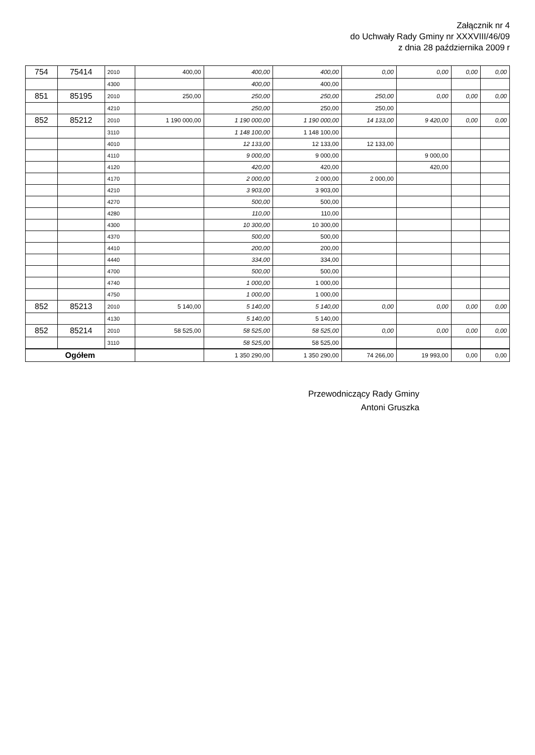Załącznik nr 4
do Uchwały Rady Gminy nr XXXVIII/46/09
z dnia 28 października 2009 r
| 754 | 75414 | 2010 | 400,00 | 400,00 | 400,00 | 0,00 | 0,00 | 0,00 | 0,00 |
| | | 4300 | | 400,00 | 400,00 | | | | |
| 851 | 85195 | 2010 | 250,00 | 250,00 | 250,00 | 250,00 | 0,00 | 0,00 | 0,00 |
| | | 4210 | | 250,00 | 250,00 | 250,00 | | | |
| 852 | 85212 | 2010 | 1 190 000,00 | 1 190 000,00 | 1 190 000,00 | 14 133,00 | 9 420,00 | 0,00 | 0,00 |
| | | 3110 | | 1 148 100,00 | 1 148 100,00 | | | | |
| | | 4010 | | 12 133,00 | 12 133,00 | 12 133,00 | | | |
| | | 4110 | | 9 000,00 | 9 000,00 | | 9 000,00 | | |
| | | 4120 | | 420,00 | 420,00 | | 420,00 | | |
| | | 4170 | | 2 000,00 | 2 000,00 | 2 000,00 | | | |
| | | 4210 | | 3 903,00 | 3 903,00 | | | | |
| | | 4270 | | 500,00 | 500,00 | | | | |
| | | 4280 | | 110,00 | 110,00 | | | | |
| | | 4300 | | 10 300,00 | 10 300,00 | | | | |
| | | 4370 | | 500,00 | 500,00 | | | | |
| | | 4410 | | 200,00 | 200,00 | | | | |
| | | 4440 | | 334,00 | 334,00 | | | | |
| | | 4700 | | 500,00 | 500,00 | | | | |
| | | 4740 | | 1 000,00 | 1 000,00 | | | | |
| | | 4750 | | 1 000,00 | 1 000,00 | | | | |
| 852 | 85213 | 2010 | 5 140,00 | 5 140,00 | 5 140,00 | 0,00 | 0,00 | 0,00 | 0,00 |
| | | 4130 | | 5 140,00 | 5 140,00 | | | | |
| 852 | 85214 | 2010 | 58 525,00 | 58 525,00 | 58 525,00 | 0,00 | 0,00 | 0,00 | 0,00 |
| | | 3110 | | 58 525,00 | 58 525,00 | | | | |
| Ogółem | | | | 1 350 290,00 | 1 350 290,00 | 74 266,00 | 19 993,00 | 0,00 | 0,00 |
Przewodniczący Rady Gminy
Antoni Gruszka